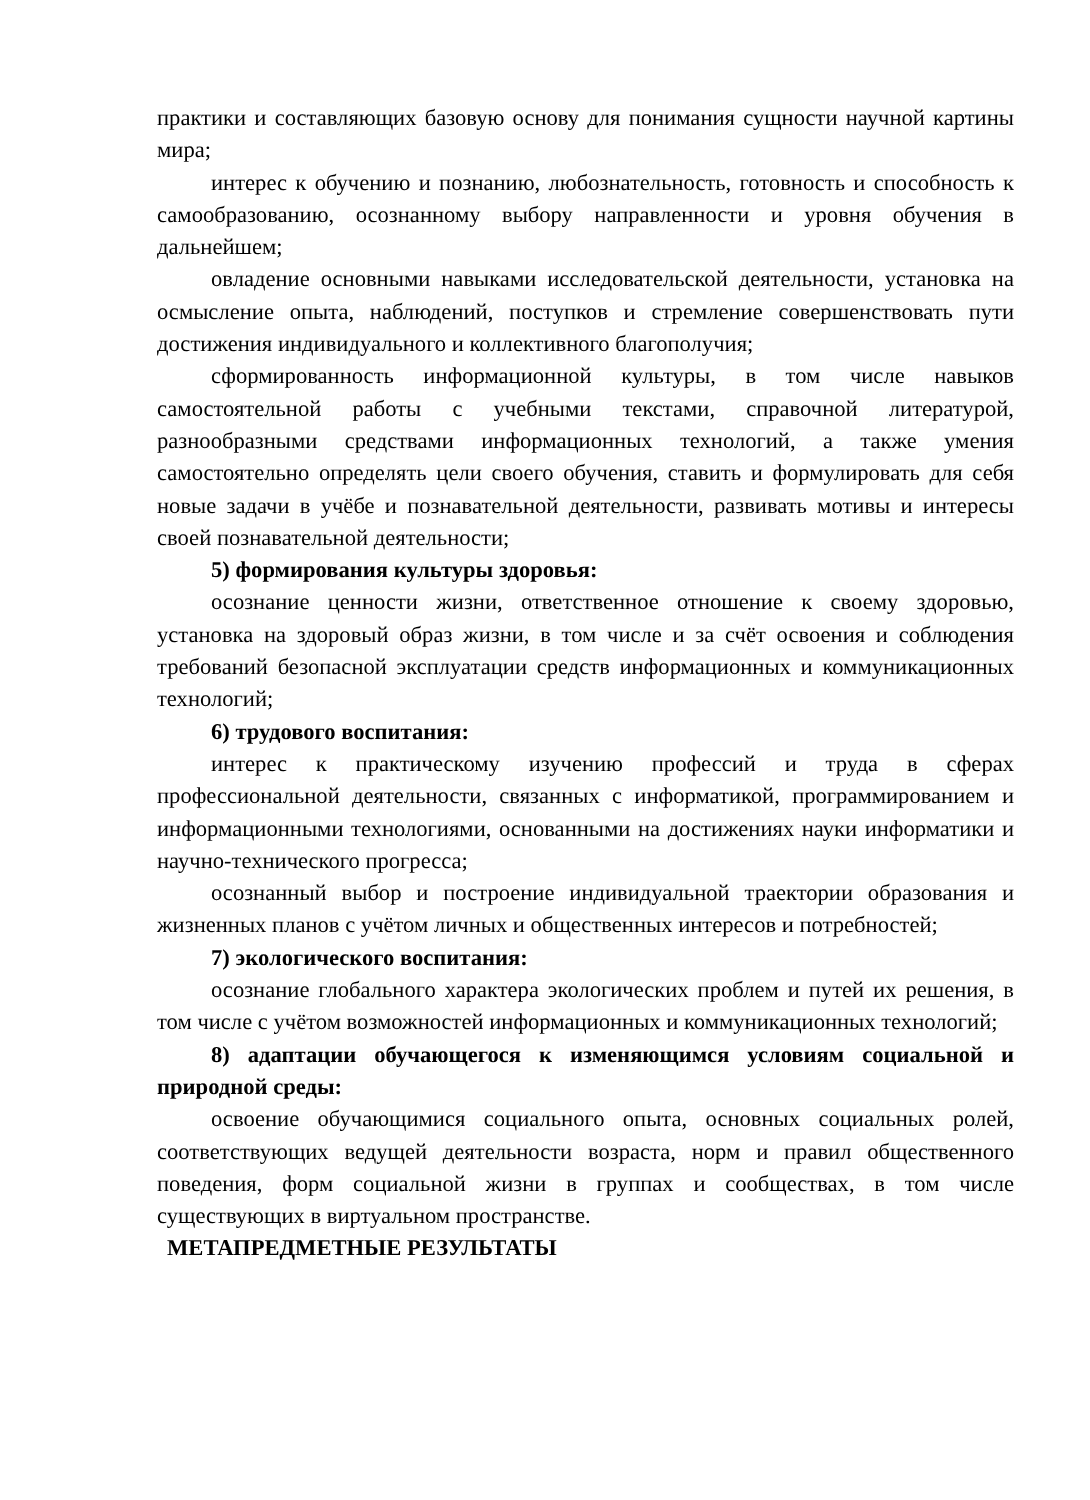практики и составляющих базовую основу для понимания сущности научной картины мира;
интерес к обучению и познанию, любознательность, готовность и способность к самообразованию, осознанному выбору направленности и уровня обучения в дальнейшем;
овладение основными навыками исследовательской деятельности, установка на осмысление опыта, наблюдений, поступков и стремление совершенствовать пути достижения индивидуального и коллективного благополучия;
сформированность информационной культуры, в том числе навыков самостоятельной работы с учебными текстами, справочной литературой, разнообразными средствами информационных технологий, а также умения самостоятельно определять цели своего обучения, ставить и формулировать для себя новые задачи в учёбе и познавательной деятельности, развивать мотивы и интересы своей познавательной деятельности;
5) формирования культуры здоровья:
осознание ценности жизни, ответственное отношение к своему здоровью, установка на здоровый образ жизни, в том числе и за счёт освоения и соблюдения требований безопасной эксплуатации средств информационных и коммуникационных технологий;
6) трудового воспитания:
интерес к практическому изучению профессий и труда в сферах профессиональной деятельности, связанных с информатикой, программированием и информационными технологиями, основанными на достижениях науки информатики и научно-технического прогресса;
осознанный выбор и построение индивидуальной траектории образования и жизненных планов с учётом личных и общественных интересов и потребностей;
7) экологического воспитания:
осознание глобального характера экологических проблем и путей их решения, в том числе с учётом возможностей информационных и коммуникационных технологий;
8) адаптации обучающегося к изменяющимся условиям социальной и природной среды:
освоение обучающимися социального опыта, основных социальных ролей, соответствующих ведущей деятельности возраста, норм и правил общественного поведения, форм социальной жизни в группах и сообществах, в том числе существующих в виртуальном пространстве.
МЕТАПРЕДМЕТНЫЕ РЕЗУЛЬТАТЫ